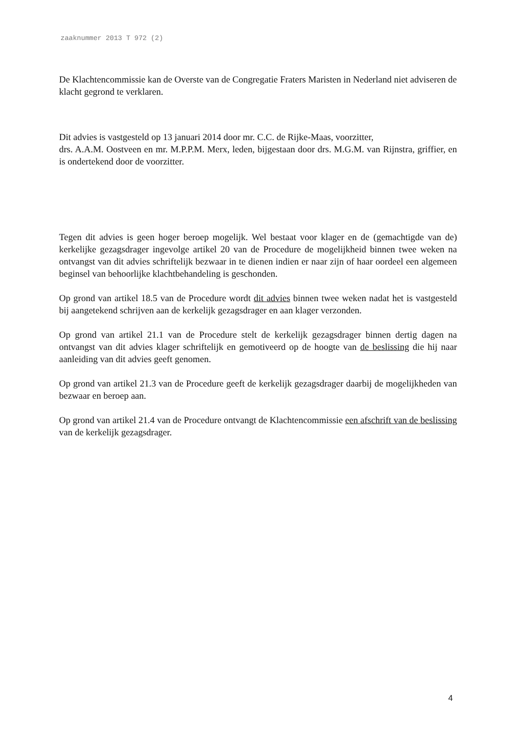zaaknummer 2013 T 972 (2)
De Klachtencommissie kan de Overste van de Congregatie Fraters Maristen in Nederland niet adviseren de klacht gegrond te verklaren.
Dit advies is vastgesteld op 13 januari 2014 door mr. C.C. de Rijke-Maas, voorzitter,
drs. A.A.M. Oostveen en mr. M.P.P.M. Merx, leden, bijgestaan door drs. M.G.M. van Rijnstra, griffier, en is ondertekend door de voorzitter.
Tegen dit advies is geen hoger beroep mogelijk. Wel bestaat voor klager en de (gemachtigde van de) kerkelijke gezagsdrager ingevolge artikel 20 van de Procedure de mogelijkheid binnen twee weken na ontvangst van dit advies schriftelijk bezwaar in te dienen indien er naar zijn of haar oordeel een algemeen beginsel van behoorlijke klachtbehandeling is geschonden.
Op grond van artikel 18.5 van de Procedure wordt dit advies binnen twee weken nadat het is vastgesteld bij aangetekend schrijven aan de kerkelijk gezagsdrager en aan klager verzonden.
Op grond van artikel 21.1 van de Procedure stelt de kerkelijk gezagsdrager binnen dertig dagen na ontvangst van dit advies klager schriftelijk en gemotiveerd op de hoogte van de beslissing die hij naar aanleiding van dit advies geeft genomen.
Op grond van artikel 21.3 van de Procedure geeft de kerkelijk gezagsdrager daarbij de mogelijkheden van bezwaar en beroep aan.
Op grond van artikel 21.4 van de Procedure ontvangt de Klachtencommissie een afschrift van de beslissing van de kerkelijk gezagsdrager.
4